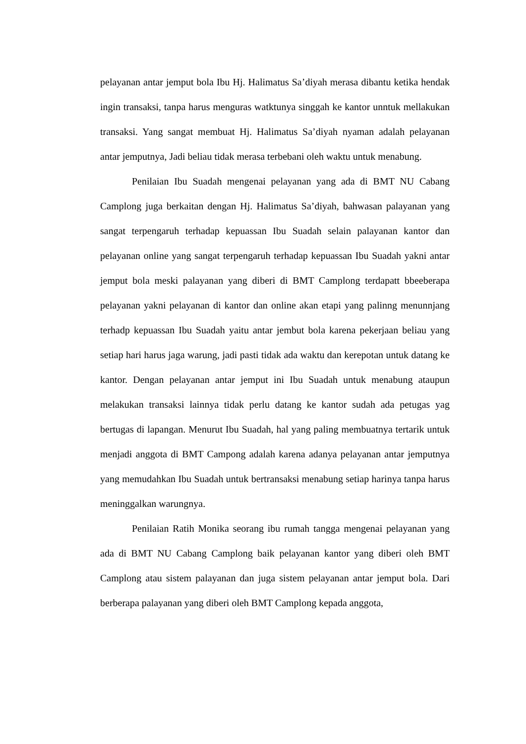pelayanan antar jemput bola Ibu Hj. Halimatus Sa’diyah merasa dibantu ketika hendak ingin transaksi, tanpa harus menguras watktunya singgah ke kantor unntuk mellakukan transaksi. Yang sangat membuat Hj. Halimatus Sa’diyah nyaman adalah pelayanan antar jemputnya, Jadi beliau tidak merasa terbebani oleh waktu untuk menabung.
Penilaian Ibu Suadah mengenai pelayanan yang ada di BMT NU Cabang Camplong juga berkaitan dengan Hj. Halimatus Sa’diyah, bahwasan palayanan yang sangat terpengaruh terhadap kepuassan Ibu Suadah selain palayanan kantor dan pelayanan online yang sangat terpengaruh terhadap kepuassan Ibu Suadah yakni antar jemput bola meski palayanan yang diberi di BMT Camplong terdapatt bbeeberapa pelayanan yakni pelayanan di kantor dan online akan etapi yang palinng menunnjang terhadp kepuassan Ibu Suadah yaitu antar jembut bola karena pekerjaan beliau yang setiap hari harus jaga warung, jadi pasti tidak ada waktu dan kerepotan untuk datang ke kantor. Dengan pelayanan antar jemput ini Ibu Suadah untuk menabung ataupun melakukan transaksi lainnya tidak perlu datang ke kantor sudah ada petugas yag bertugas di lapangan. Menurut Ibu Suadah, hal yang paling membuatnya tertarik untuk menjadi anggota di BMT Campong adalah karena adanya pelayanan antar jemputnya yang memudahkan Ibu Suadah untuk bertransaksi menabung setiap harinya tanpa harus meninggalkan warungnya.
Penilaian Ratih Monika seorang ibu rumah tangga mengenai pelayanan yang ada di BMT NU Cabang Camplong baik pelayanan kantor yang diberi oleh BMT Camplong atau sistem palayanan dan juga sistem pelayanan antar jemput bola. Dari berberapa palayanan yang diberi oleh BMT Camplong kepada anggota,